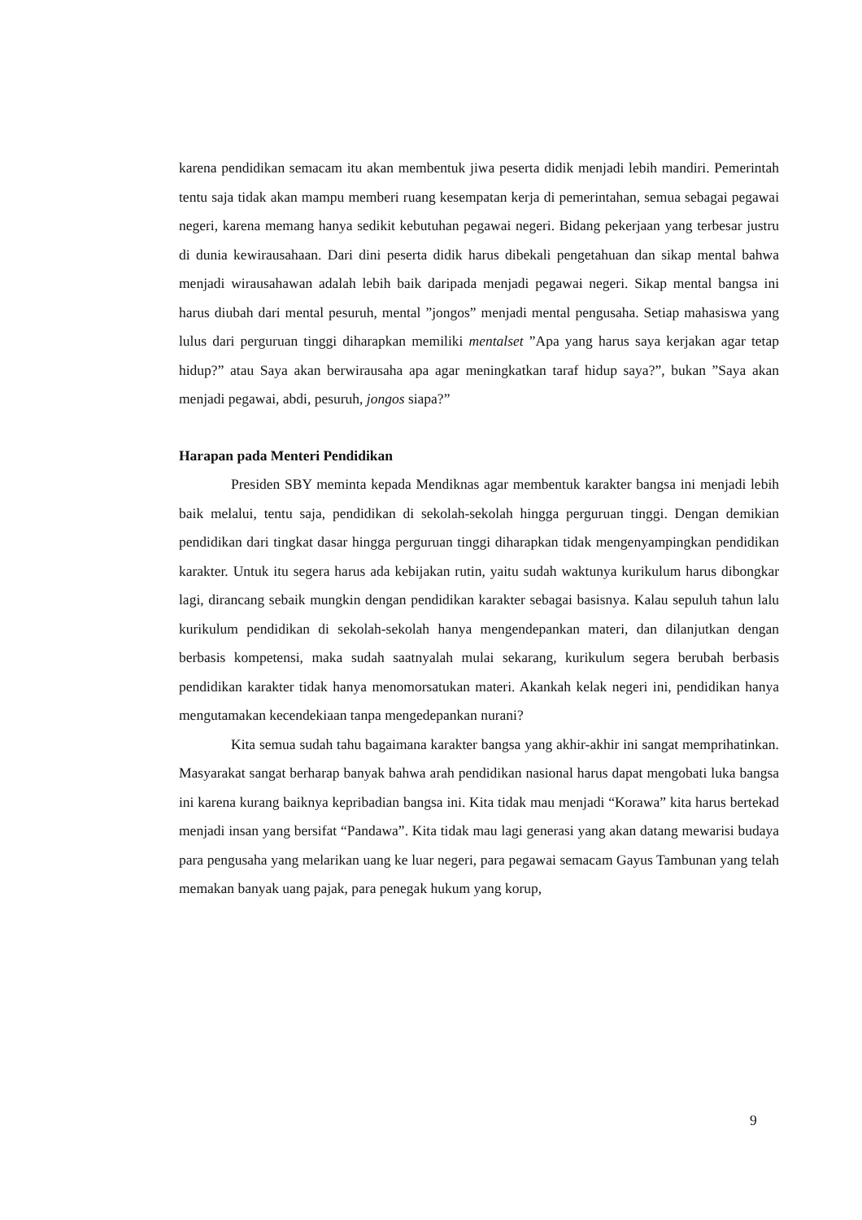karena pendidikan semacam itu akan membentuk jiwa peserta didik menjadi lebih mandiri. Pemerintah tentu saja tidak akan mampu memberi ruang kesempatan kerja di pemerintahan, semua sebagai pegawai negeri, karena memang hanya sedikit kebutuhan pegawai negeri. Bidang pekerjaan yang terbesar justru di dunia kewirausahaan. Dari dini peserta didik harus dibekali pengetahuan dan sikap mental bahwa menjadi wirausahawan adalah lebih baik daripada menjadi pegawai negeri. Sikap mental bangsa ini harus diubah dari mental pesuruh, mental ”jongos” menjadi mental pengusaha. Setiap mahasiswa yang lulus dari perguruan tinggi diharapkan memiliki mentalset ”Apa yang harus saya kerjakan agar tetap hidup?” atau Saya akan berwirausaha apa agar meningkatkan taraf hidup saya?”, bukan ”Saya akan menjadi pegawai, abdi, pesuruh, jongos siapa?”
Harapan pada Menteri Pendidikan
Presiden SBY meminta kepada Mendiknas agar membentuk karakter bangsa ini menjadi lebih baik melalui, tentu saja, pendidikan di sekolah-sekolah hingga perguruan tinggi. Dengan demikian pendidikan dari tingkat dasar hingga perguruan tinggi diharapkan tidak mengenyampingkan pendidikan karakter. Untuk itu segera harus ada kebijakan rutin, yaitu sudah waktunya kurikulum harus dibongkar lagi, dirancang sebaik mungkin dengan pendidikan karakter sebagai basisnya. Kalau sepuluh tahun lalu kurikulum pendidikan di sekolah-sekolah hanya mengendepankan materi, dan dilanjutkan dengan berbasis kompetensi, maka sudah saatnyalah mulai sekarang, kurikulum segera berubah berbasis pendidikan karakter tidak hanya menomorsatukan materi. Akankah kelak negeri ini, pendidikan hanya mengutamakan kecendekiaan tanpa mengedepankan nurani?
Kita semua sudah tahu bagaimana karakter bangsa yang akhir-akhir ini sangat memprihatinkan. Masyarakat sangat berharap banyak bahwa arah pendidikan nasional harus dapat mengobati luka bangsa ini karena kurang baiknya kepribadian bangsa ini. Kita tidak mau menjadi “Korawa” kita harus bertekad menjadi insan yang bersifat “Pandawa”. Kita tidak mau lagi generasi yang akan datang mewarisi budaya para pengusaha yang melarikan uang ke luar negeri, para pegawai semacam Gayus Tambunan yang telah memakan banyak uang pajak, para penegak hukum yang korup,
9